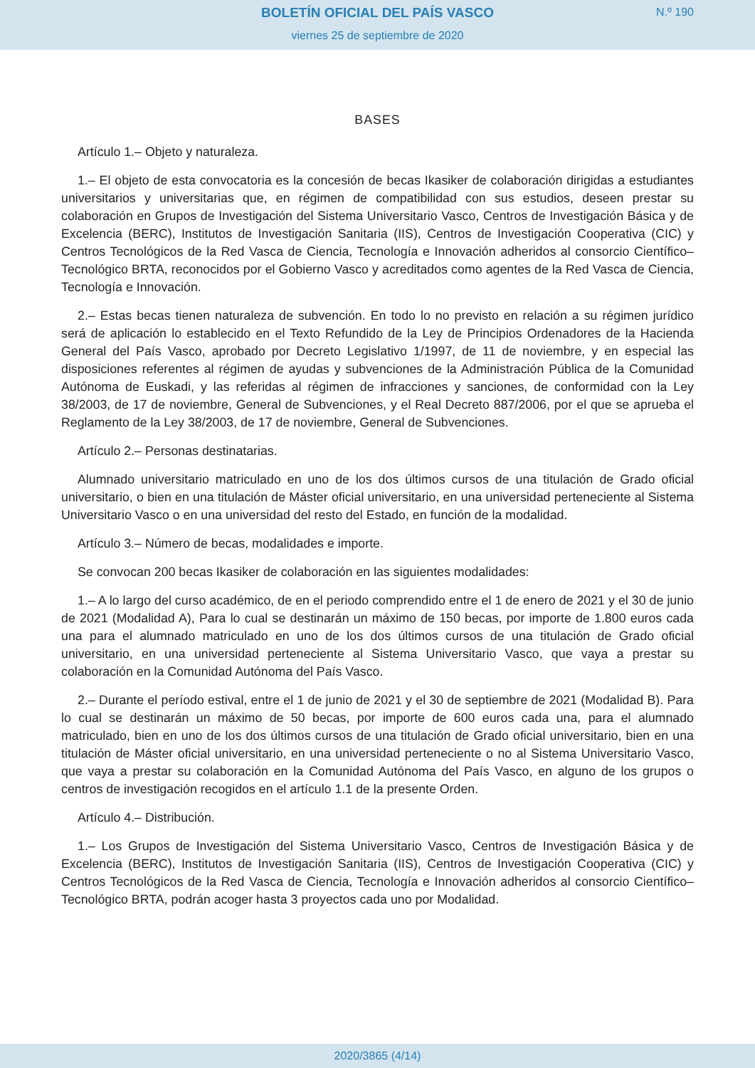BOLETÍN OFICIAL DEL PAÍS VASCO
N.º 190
viernes 25 de septiembre de 2020
BASES
Artículo 1.– Objeto y naturaleza.
1.– El objeto de esta convocatoria es la concesión de becas Ikasiker de colaboración dirigidas a estudiantes universitarios y universitarias que, en régimen de compatibilidad con sus estudios, deseen prestar su colaboración en Grupos de Investigación del Sistema Universitario Vasco, Centros de Investigación Básica y de Excelencia (BERC), Institutos de Investigación Sanitaria (IIS), Centros de Investigación Cooperativa (CIC) y Centros Tecnológicos de la Red Vasca de Ciencia, Tecnología e Innovación adheridos al consorcio Científico–Tecnológico BRTA, reconocidos por el Gobierno Vasco y acreditados como agentes de la Red Vasca de Ciencia, Tecnología e Innovación.
2.– Estas becas tienen naturaleza de subvención. En todo lo no previsto en relación a su régimen jurídico será de aplicación lo establecido en el Texto Refundido de la Ley de Principios Ordenadores de la Hacienda General del País Vasco, aprobado por Decreto Legislativo 1/1997, de 11 de noviembre, y en especial las disposiciones referentes al régimen de ayudas y subvenciones de la Administración Pública de la Comunidad Autónoma de Euskadi, y las referidas al régimen de infracciones y sanciones, de conformidad con la Ley 38/2003, de 17 de noviembre, General de Subvenciones, y el Real Decreto 887/2006, por el que se aprueba el Reglamento de la Ley 38/2003, de 17 de noviembre, General de Subvenciones.
Artículo 2.– Personas destinatarias.
Alumnado universitario matriculado en uno de los dos últimos cursos de una titulación de Grado oficial universitario, o bien en una titulación de Máster oficial universitario, en una universidad perteneciente al Sistema Universitario Vasco o en una universidad del resto del Estado, en función de la modalidad.
Artículo 3.– Número de becas, modalidades e importe.
Se convocan 200 becas Ikasiker de colaboración en las siguientes modalidades:
1.– A lo largo del curso académico, de en el periodo comprendido entre el 1 de enero de 2021 y el 30 de junio de 2021 (Modalidad A), Para lo cual se destinarán un máximo de 150 becas, por importe de 1.800 euros cada una para el alumnado matriculado en uno de los dos últimos cursos de una titulación de Grado oficial universitario, en una universidad perteneciente al Sistema Universitario Vasco, que vaya a prestar su colaboración en la Comunidad Autónoma del País Vasco.
2.– Durante el período estival, entre el 1 de junio de 2021 y el 30 de septiembre de 2021 (Modalidad B). Para lo cual se destinarán un máximo de 50 becas, por importe de 600 euros cada una, para el alumnado matriculado, bien en uno de los dos últimos cursos de una titulación de Grado oficial universitario, bien en una titulación de Máster oficial universitario, en una universidad perteneciente o no al Sistema Universitario Vasco, que vaya a prestar su colaboración en la Comunidad Autónoma del País Vasco, en alguno de los grupos o centros de investigación recogidos en el artículo 1.1 de la presente Orden.
Artículo 4.– Distribución.
1.– Los Grupos de Investigación del Sistema Universitario Vasco, Centros de Investigación Básica y de Excelencia (BERC), Institutos de Investigación Sanitaria (IIS), Centros de Investigación Cooperativa (CIC) y Centros Tecnológicos de la Red Vasca de Ciencia, Tecnología e Innovación adheridos al consorcio Científico–Tecnológico BRTA, podrán acoger hasta 3 proyectos cada uno por Modalidad.
2020/3865 (4/14)